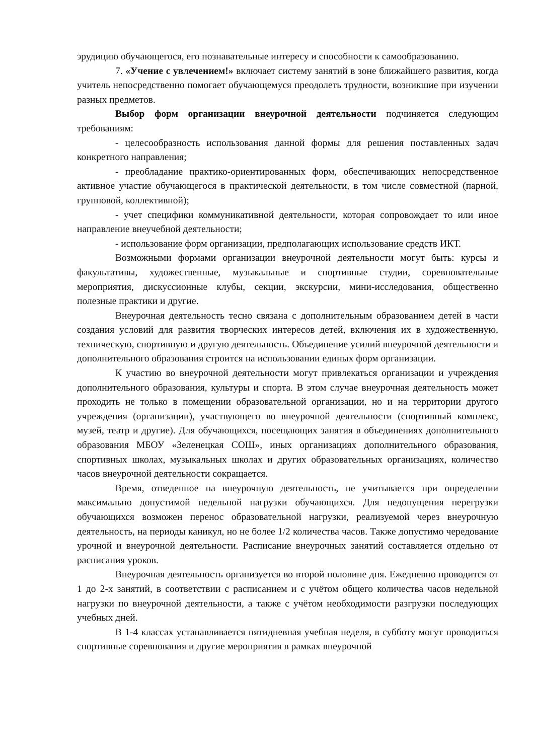эрудицию обучающегося, его познавательные интересу и способности к самообразованию.
7. «Учение с увлечением!» включает систему занятий в зоне ближайшего развития, когда учитель непосредственно помогает обучающемуся преодолеть трудности, возникшие при изучении разных предметов.
Выбор форм организации внеурочной деятельности подчиняется следующим требованиям:
- целесообразность использования данной формы для решения поставленных задач конкретного направления;
- преобладание практико-ориентированных форм, обеспечивающих непосредственное активное участие обучающегося в практической деятельности, в том числе совместной (парной, групповой, коллективной);
- учет специфики коммуникативной деятельности, которая сопровождает то или иное направление внеучебной деятельности;
- использование форм организации, предполагающих использование средств ИКТ.
Возможными формами организации внеурочной деятельности могут быть: курсы и факультативы, художественные, музыкальные и спортивные студии, соревновательные мероприятия, дискуссионные клубы, секции, экскурсии, мини-исследования, общественно полезные практики и другие.
Внеурочная деятельность тесно связана с дополнительным образованием детей в части создания условий для развития творческих интересов детей, включения их в художественную, техническую, спортивную и другую деятельность. Объединение усилий внеурочной деятельности и дополнительного образования строится на использовании единых форм организации.
К участию во внеурочной деятельности могут привлекаться организации и учреждения дополнительного образования, культуры и спорта. В этом случае внеурочная деятельность может проходить не только в помещении образовательной организации, но и на территории другого учреждения (организации), участвующего во внеурочной деятельности (спортивный комплекс, музей, театр и другие). Для обучающихся, посещающих занятия в объединениях дополнительного образования МБОУ «Зеленецкая СОШ», иных организациях дополнительного образования, спортивных школах, музыкальных школах и других образовательных организациях, количество часов внеурочной деятельности сокращается.
Время, отведенное на внеурочную деятельность, не учитывается при определении максимально допустимой недельной нагрузки обучающихся. Для недопущения перегрузки обучающихся возможен перенос образовательной нагрузки, реализуемой через внеурочную деятельность, на периоды каникул, но не более 1/2 количества часов. Также допустимо чередование урочной и внеурочной деятельности. Расписание внеурочных занятий составляется отдельно от расписания уроков.
Внеурочная деятельность организуется во второй половине дня. Ежедневно проводится от 1 до 2-х занятий, в соответствии с расписанием и с учётом общего количества часов недельной нагрузки по внеурочной деятельности, а также с учётом необходимости разгрузки последующих учебных дней.
В 1-4 классах устанавливается пятидневная учебная неделя, в субботу могут проводиться спортивные соревнования и другие мероприятия в рамках внеурочной